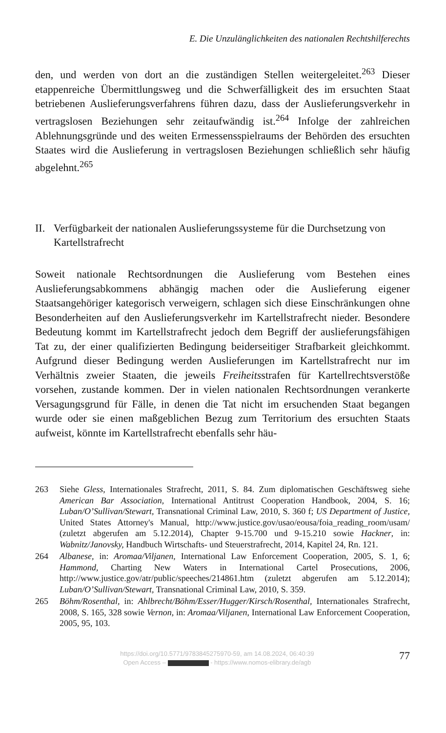E. Die Unzulänglichkeiten des nationalen Rechtshilferechts
den, und werden von dort an die zuständigen Stellen weitergeleitet.<sup>263</sup> Dieser etappenreiche Übermittlungsweg und die Schwerfälligkeit des im ersuchten Staat betriebenen Auslieferungsverfahrens führen dazu, dass der Auslieferungsverkehr in vertragslosen Beziehungen sehr zeitaufwändig ist.<sup>264</sup> Infolge der zahlreichen Ablehnungsgründe und des weiten Ermessensspielraums der Behörden des ersuchten Staates wird die Auslieferung in vertragslosen Beziehungen schließlich sehr häufig abgelehnt.<sup>265</sup>
II. Verfügbarkeit der nationalen Auslieferungssysteme für die Durchsetzung von Kartellstrafrecht
Soweit nationale Rechtsordnungen die Auslieferung vom Bestehen eines Auslieferungsabkommens abhängig machen oder die Auslieferung eigener Staatsangehöriger kategorisch verweigern, schlagen sich diese Einschränkungen ohne Besonderheiten auf den Auslieferungsverkehr im Kartellstrafrecht nieder. Besondere Bedeutung kommt im Kartellstrafrecht jedoch dem Begriff der auslieferungsfähigen Tat zu, der einer qualifizierten Bedingung beiderseitiger Strafbarkeit gleichkommt. Aufgrund dieser Bedingung werden Auslieferungen im Kartellstrafrecht nur im Verhältnis zweier Staaten, die jeweils Freiheitsstrafen für Kartellrechtsverstöße vorsehen, zustande kommen. Der in vielen nationalen Rechtsordnungen verankerte Versagungsgrund für Fälle, in denen die Tat nicht im ersuchenden Staat begangen wurde oder sie einen maßgeblichen Bezug zum Territorium des ersuchten Staats aufweist, könnte im Kartellstrafrecht ebenfalls sehr häu-
263 Siehe Gless, Internationales Strafrecht, 2011, S. 84. Zum diplomatischen Geschäftsweg siehe American Bar Association, International Antitrust Cooperation Handbook, 2004, S. 16; Luban/O’Sullivan/Stewart, Transnational Criminal Law, 2010, S. 360 f; US Department of Justice, United States Attorney's Manual, http://www.justice.gov/usao/eousa/foia_reading_room/usam/ (zuletzt abgerufen am 5.12.2014), Chapter 9-15.700 und 9-15.210 sowie Hackner, in: Wabnitz/Janovsky, Handbuch Wirtschafts- und Steuerstrafrecht, 2014, Kapitel 24, Rn. 121.
264 Albanese, in: Aromaa/Viljanen, International Law Enforcement Cooperation, 2005, S. 1, 6; Hammond, Charting New Waters in International Cartel Prosecutions, 2006, http://www.justice.gov/atr/public/speeches/214861.htm (zuletzt abgerufen am 5.12.2014); Luban/O’Sullivan/Stewart, Transnational Criminal Law, 2010, S. 359.
265 Böhm/Rosenthal, in: Ahlbrecht/Böhm/Esser/Hugger/Kirsch/Rosenthal, Internationales Strafrecht, 2008, S. 165, 328 sowie Vernon, in: Aromaa/Viljanen, International Law Enforcement Cooperation, 2005, 95, 103.
https://doi.org/10.5771/9783845275970-59, am 14.08.2024, 06:40:39
Open Access – - https://www.nomos-elibrary.de/agb
77